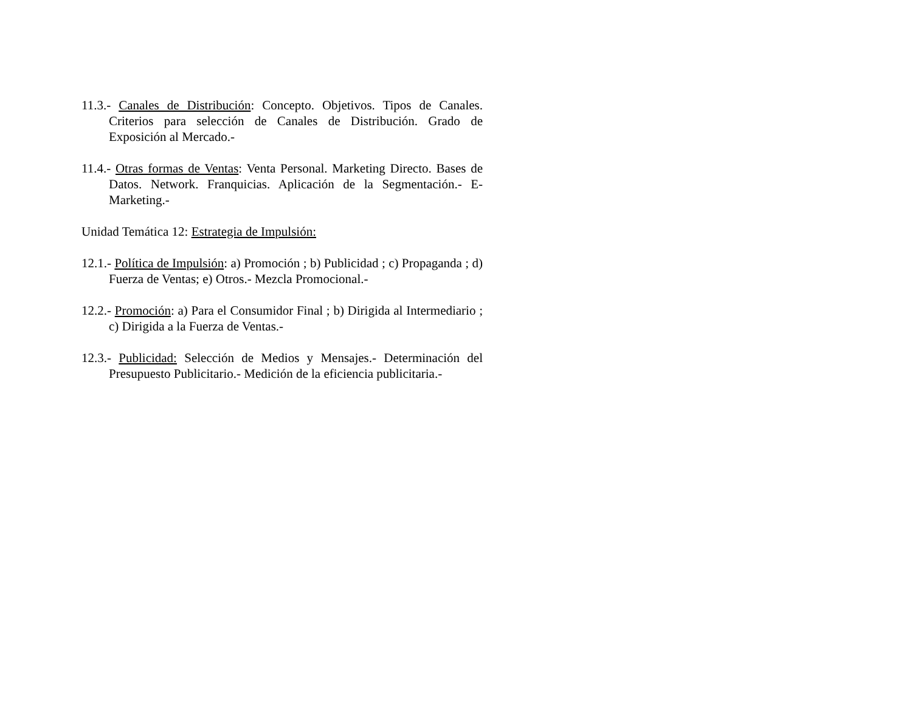11.3.- Canales de Distribución: Concepto. Objetivos. Tipos de Canales. Criterios para selección de Canales de Distribución. Grado de Exposición al Mercado.-
11.4.- Otras formas de Ventas: Venta Personal. Marketing Directo. Bases de Datos. Network. Franquicias. Aplicación de la Segmentación.- E-Marketing.-
Unidad Temática 12: Estrategia de Impulsión:
12.1.- Política de Impulsión: a) Promoción ; b) Publicidad ; c) Propaganda ; d) Fuerza de Ventas; e) Otros.- Mezcla Promocional.-
12.2.- Promoción: a) Para el Consumidor Final ; b) Dirigida al Intermediario ; c) Dirigida a la Fuerza de Ventas.-
12.3.- Publicidad: Selección de Medios y Mensajes.- Determinación del Presupuesto Publicitario.- Medición de la eficiencia publicitaria.-